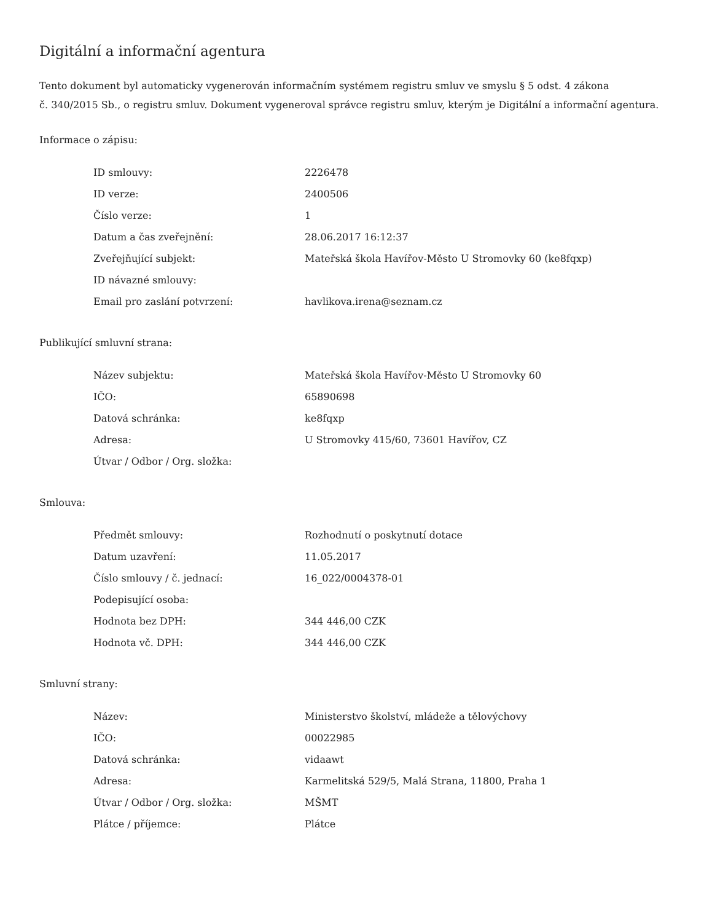Digitální a informační agentura
Tento dokument byl automaticky vygenerován informačním systémem registru smluv ve smyslu § 5 odst. 4 zákona
č. 340/2015 Sb., o registru smluv. Dokument vygeneroval správce registru smluv, kterým je Digitální a informační agentura.
Informace o zápisu:
| ID smlouvy: | 2226478 |
| ID verze: | 2400506 |
| Číslo verze: | 1 |
| Datum a čas zveřejnění: | 28.06.2017 16:12:37 |
| Zveřejňující subjekt: | Mateřská škola Havířov-Město U Stromovky 60 (ke8fqxp) |
| ID návazné smlouvy: | |
| Email pro zaslání potvrzení: | havlikova.irena@seznam.cz |
Publikující smluvní strana:
| Název subjektu: | Mateřská škola Havířov-Město U Stromovky 60 |
| IČO: | 65890698 |
| Datová schránka: | ke8fqxp |
| Adresa: | U Stromovky 415/60, 73601 Havířov, CZ |
| Útvar / Odbor / Org. složka: | |
Smlouva:
| Předmět smlouvy: | Rozhodnutí o poskytnutí dotace |
| Datum uzavření: | 11.05.2017 |
| Číslo smlouvy / č. jednací: | 16_022/0004378-01 |
| Podepisující osoba: | |
| Hodnota bez DPH: | 344 446,00 CZK |
| Hodnota vč. DPH: | 344 446,00 CZK |
Smluvní strany:
| Název: | Ministerstvo školství, mládeže a tělovýchovy |
| IČO: | 00022985 |
| Datová schránka: | vidaawt |
| Adresa: | Karmelitská 529/5, Malá Strana, 11800, Praha 1 |
| Útvar / Odbor / Org. složka: | MŠMT |
| Plátce / příjemce: | Plátce |